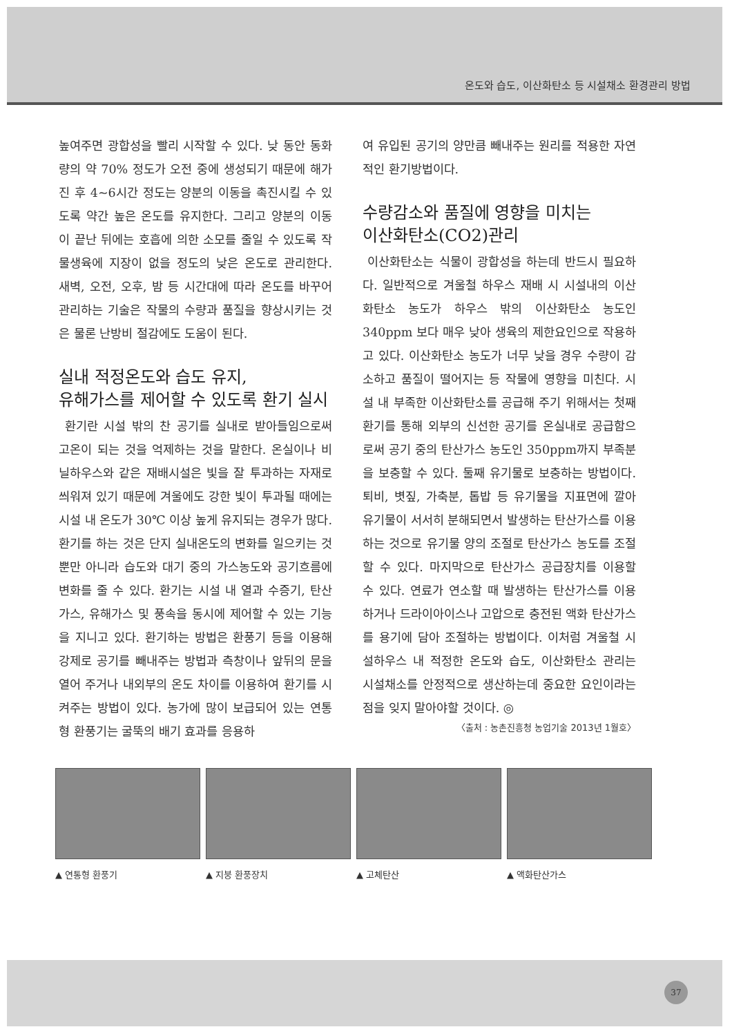온도와 습도, 이산화탄소 등 시설채소 환경관리 방법
높여주면 광합성을 빨리 시작할 수 있다. 낮 동안 동화량의 약 70% 정도가 오전 중에 생성되기 때문에 해가 진 후 4~6시간 정도는 양분의 이동을 촉진시킬 수 있도록 약간 높은 온도를 유지한다. 그리고 양분의 이동이 끝난 뒤에는 호흡에 의한 소모를 줄일 수 있도록 작물생육에 지장이 없을 정도의 낮은 온도로 관리한다. 새벽, 오전, 오후, 밤 등 시간대에 따라 온도를 바꾸어 관리하는 기술은 작물의 수량과 품질을 향상시키는 것은 물론 난방비 절감에도 도움이 된다.
실내 적정온도와 습도 유지,
유해가스를 제어할 수 있도록 환기 실시
환기란 시설 밖의 찬 공기를 실내로 받아들임으로써 고온이 되는 것을 억제하는 것을 말한다. 온실이나 비닐하우스와 같은 재배시설은 빛을 잘 투과하는 자재로 씌워져 있기 때문에 겨울에도 강한 빛이 투과될 때에는 시설 내 온도가 30℃ 이상 높게 유지되는 경우가 많다. 환기를 하는 것은 단지 실내온도의 변화를 일으키는 것뿐만 아니라 습도와 대기 중의 가스농도와 공기흐름에 변화를 줄 수 있다. 환기는 시설 내 열과 수증기, 탄산가스, 유해가스 및 풍속을 동시에 제어할 수 있는 기능을 지니고 있다. 환기하는 방법은 환풍기 등을 이용해 강제로 공기를 빼내주는 방법과 측창이나 앞뒤의 문을 열어 주거나 내외부의 온도 차이를 이용하여 환기를 시켜주는 방법이 있다. 농가에 많이 보급되어 있는 연통형 환풍기는 굴뚝의 배기 효과를 응용하
여 유입된 공기의 양만큼 빼내주는 원리를 적용한 자연적인 환기방법이다.
수량감소와 품질에 영향을 미치는
이산화탄소(CO2)관리
이산화탄소는 식물이 광합성을 하는데 반드시 필요하다. 일반적으로 겨울철 하우스 재배 시 시설내의 이산화탄소 농도가 하우스 밖의 이산화탄소 농도인 340ppm 보다 매우 낮아 생육의 제한요인으로 작용하고 있다. 이산화탄소 농도가 너무 낮을 경우 수량이 감소하고 품질이 떨어지는 등 작물에 영향을 미친다. 시설 내 부족한 이산화탄소를 공급해 주기 위해서는 첫째 환기를 통해 외부의 신선한 공기를 온실내로 공급함으로써 공기 중의 탄산가스 농도인 350ppm까지 부족분을 보충할 수 있다. 둘째 유기물로 보충하는 방법이다. 퇴비, 볏짚, 가축분, 톱밥 등 유기물을 지표면에 깔아 유기물이 서서히 분해되면서 발생하는 탄산가스를 이용하는 것으로 유기물 양의 조절로 탄산가스 농도를 조절할 수 있다. 마지막으로 탄산가스 공급장치를 이용할 수 있다. 연료가 연소할 때 발생하는 탄산가스를 이용하거나 드라이아이스나 고압으로 충전된 액화 탄산가스를 용기에 담아 조절하는 방법이다. 이처럼 겨울철 시설하우스 내 적정한 온도와 습도, 이산화탄소 관리는 시설채소를 안정적으로 생산하는데 중요한 요인이라는 점을 잊지 말아야할 것이다. ◎
〈출처 : 농촌진흥청 농업기술 2013년 1월호〉
▲ 연통형 환풍기 ▲ 지붕 환풍장치 ▲ 고체탄산 ▲ 액화탄산가스
37